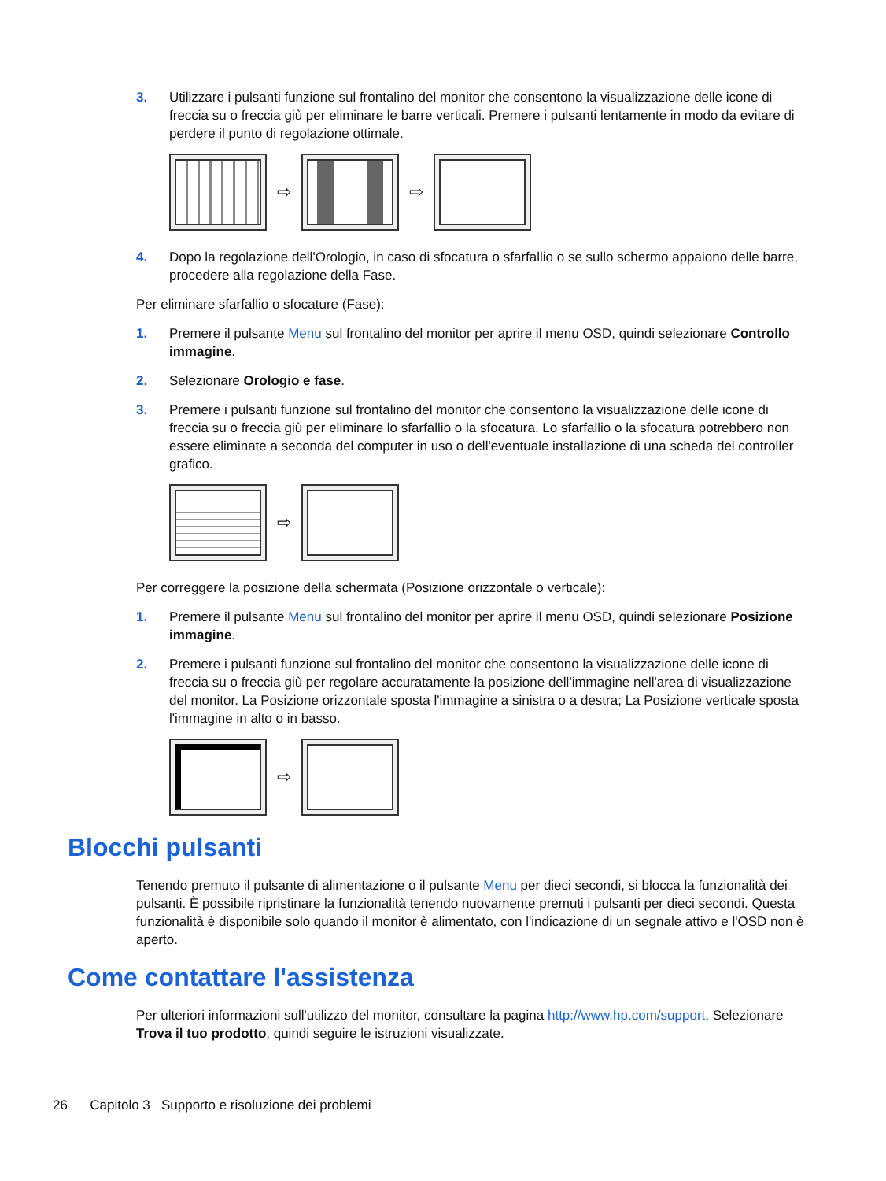3. Utilizzare i pulsanti funzione sul frontalino del monitor che consentono la visualizzazione delle icone di freccia su o freccia giù per eliminare le barre verticali. Premere i pulsanti lentamente in modo da evitare di perdere il punto di regolazione ottimale.
⇨ ⇨
4. Dopo la regolazione dell'Orologio, in caso di sfocatura o sfarfallio o se sullo schermo appaiono delle barre, procedere alla regolazione della Fase.
Per eliminare sfarfallio o sfocature (Fase):
1. Premere il pulsante Menu sul frontalino del monitor per aprire il menu OSD, quindi selezionare Controllo immagine.
2. Selezionare Orologio e fase.
3. Premere i pulsanti funzione sul frontalino del monitor che consentono la visualizzazione delle icone di freccia su o freccia giù per eliminare lo sfarfallio o la sfocatura. Lo sfarfallio o la sfocatura potrebbero non essere eliminate a seconda del computer in uso o dell'eventuale installazione di una scheda del controller grafico.
⇨
Per correggere la posizione della schermata (Posizione orizzontale o verticale):
1. Premere il pulsante Menu sul frontalino del monitor per aprire il menu OSD, quindi selezionare Posizione immagine.
2. Premere i pulsanti funzione sul frontalino del monitor che consentono la visualizzazione delle icone di freccia su o freccia giù per regolare accuratamente la posizione dell'immagine nell'area di visualizzazione del monitor. La Posizione orizzontale sposta l'immagine a sinistra o a destra; La Posizione verticale sposta l'immagine in alto o in basso.
⇨
Blocchi pulsanti
Tenendo premuto il pulsante di alimentazione o il pulsante Menu per dieci secondi, si blocca la funzionalità dei pulsanti. È possibile ripristinare la funzionalità tenendo nuovamente premuti i pulsanti per dieci secondi. Questa funzionalità è disponibile solo quando il monitor è alimentato, con l'indicazione di un segnale attivo e l'OSD non è aperto.
Come contattare l'assistenza
Per ulteriori informazioni sull'utilizzo del monitor, consultare la pagina http://www.hp.com/support. Selezionare Trova il tuo prodotto, quindi seguire le istruzioni visualizzate.
26 Capitolo 3 Supporto e risoluzione dei problemi